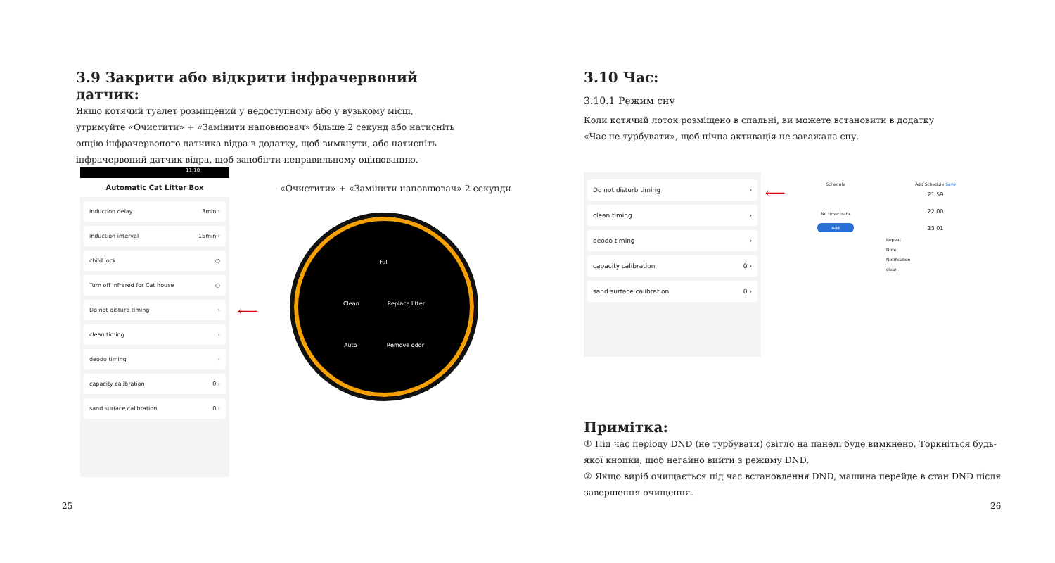3.9 Закрити або відкрити інфрачервоний датчик:
Якщо котячий туалет розміщений у недоступному або у вузькому місці, утримуйте «Очистити» + «Замінити наповнювач» більше 2 секунд або натисніть опцію інфрачервоного датчика відра в додатку, щоб вимкнути, або натисніть інфрачервоний датчик відра, щоб запобігти неправильному оцінюванню.
11:10
Automatic Cat Litter Box
induction delay 3min ›
induction interval 15min ›
child lock ○
Turn off infrared for Cat house ○
Do not disturb timing ›
clean timing ›
deodo timing ›
capacity calibration 0 ›
sand surface calibration 0 ›
⟵
«Очистити» + «Замінити наповнювач» 2 секунди
Full
Clean Replace litter
Auto Remove odor
25
3.10 Час:
3.10.1 Режим сну
Коли котячий лоток розміщено в спальні, ви можете встановити в додатку «Час не турбувати», щоб нічна активація не заважала сну.
Do not disturb timing ›
clean timing ›
deodo timing ›
capacity calibration 0 ›
sand surface calibration 0 ›
⟵
Schedule
No timer data
Add
Add Schedule Save
21 59
22 00
23 01
Repeat
Note
Notification
clean
Примітка:
① Під час періоду DND (не турбувати) світло на панелі буде вимкнено. Торкніться будь-якої кнопки, щоб негайно вийти з режиму DND.
② Якщо виріб очищається під час встановлення DND, машина перейде в стан DND після завершення очищення.
26